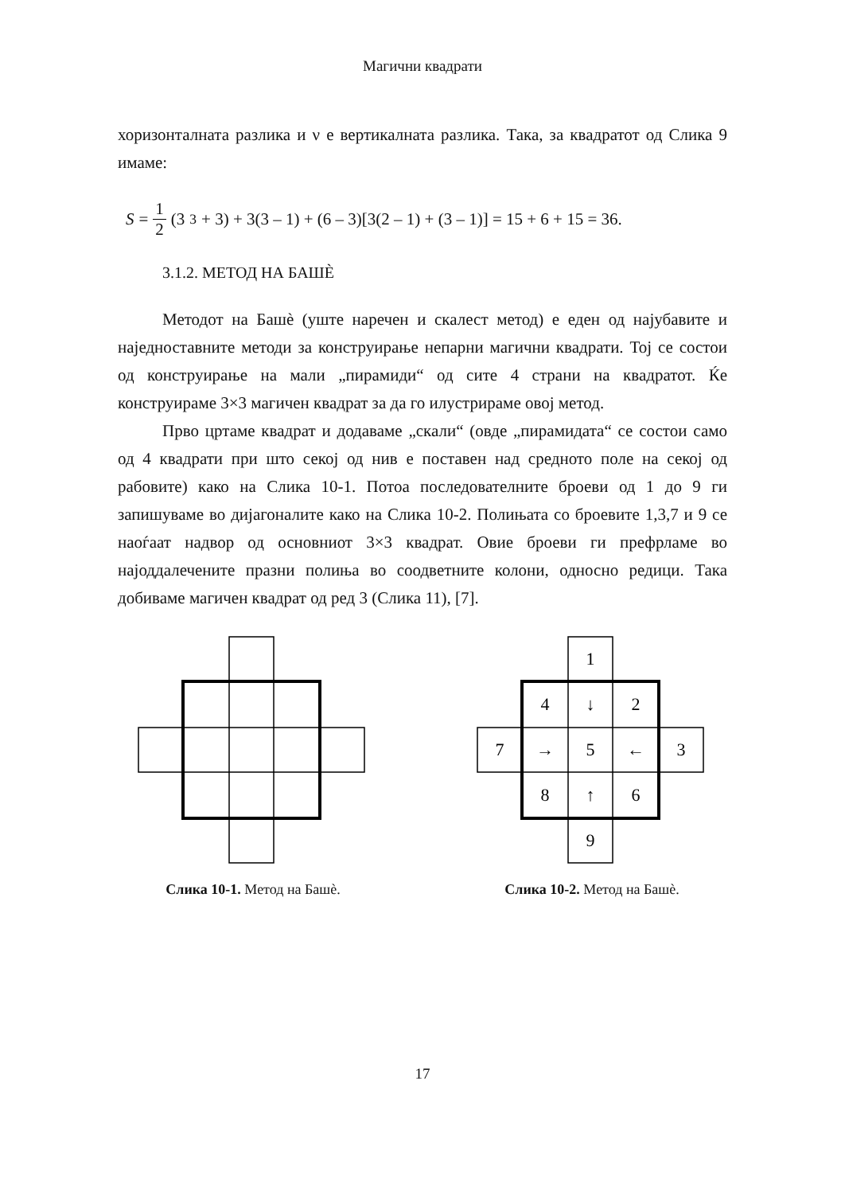Магични квадрати
хоризонталната разлика и ν е вертикалната разлика. Така, за квадратот од Слика 9 имаме:
S = 1 2 (3<sup>3</sup> + 3) + 3(3 – 1) + (6 – 3)[3(2 – 1) + (3 – 1)] = 15 + 6 + 15 = 36.
3.1.2. МЕТОД НА БАШЀ
Методот на Башѐ (уште наречен и скалест метод) е еден од најубавите и наједноставните методи за конструирање непарни магични квадрати. Тој се состои од конструирање на мали „пирамиди“ од сите 4 страни на квадратот. Ќе конструираме 3×3 магичен квадрат за да го илустрираме овој метод.
Прво цртаме квадрат и додаваме „скали“ (овде „пирамидата“ се состои само од 4 квадрати при што секој од нив е поставен над средното поле на секој од рабовите) како на Слика 10-1. Потоа последователните броеви од 1 до 9 ги запишуваме во дијагоналите како на Слика 10-2. Полињата со броевите 1,3,7 и 9 се наоѓаат надвор од основниот 3×3 квадрат. Овие броеви ги префрламе во најоддалечените празни полиња во соодветните колони, односно редици. Така добиваме магичен квадрат од ред 3 (Слика 11), [7].
Слика 10-1. Метод на Башѐ.
1
4
↓
2
7
→
5
←
3
8
↑
6
9
Слика 10-2. Метод на Башѐ.
17